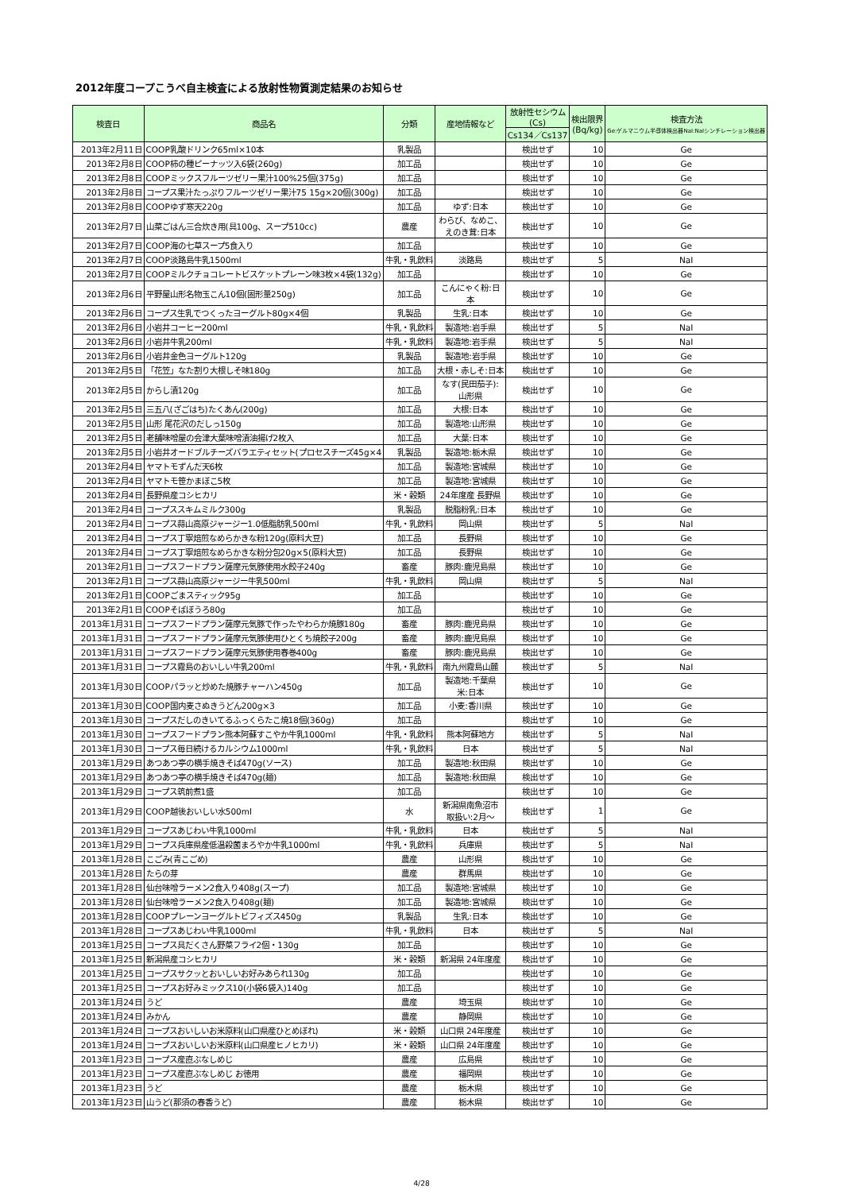2012年度コープこうべ自主検査による放射性物質測定結果のお知らせ
| 検査日 | 商品名 | 分類 | 産地情報など | 放射性セシウム (Cs) | 検出限界 (Bq/kg) | 検査方法 Ge:ゲルマニウム半導体検出器NaI:NaIシンチレーション検出器 |
| --- | --- | --- | --- | --- | --- | --- |
| | | | | Cs134／Cs137 | | |
| 2013年2月11日 | COOP乳酸ドリンク65ml×10本 | 乳製品 | | 検出せず | 10 | Ge |
| 2013年2月8日 | COOP柿の種ピーナッツ入6袋(260g) | 加工品 | | 検出せず | 10 | Ge |
| 2013年2月8日 | COOPミックスフルーツゼリー果汁100%25個(375g) | 加工品 | | 検出せず | 10 | Ge |
| 2013年2月8日 | コープス果汁たっぷりフルーツゼリー果汁75 15g×20個(300g) | 加工品 | | 検出せず | 10 | Ge |
| 2013年2月8日 | COOPゆず寒天220g | 加工品 | ゆず:日本 | 検出せず | 10 | Ge |
| 2013年2月7日 | 山菜ごはん三合炊き用(具100g、スープ510cc) | 農産 | わらび、なめこ、 えのき茸:日本 | 検出せず | 10 | Ge |
| 2013年2月7日 | COOP海の七草スープ5食入り | 加工品 | | 検出せず | 10 | Ge |
| 2013年2月7日 | COOP淡路島牛乳1500ml | 牛乳・乳飲料 | 淡路島 | 検出せず | 5 | NaI |
| 2013年2月7日 | COOPミルクチョコレートビスケットプレーン味3枚×4袋(132g) | 加工品 | | 検出せず | 10 | Ge |
| 2013年2月6日 | 平野屋山形名物玉こん10個(固形量250g) | 加工品 | こんにゃく粉:日 本 | 検出せず | 10 | Ge |
| 2013年2月6日 | コープス生乳でつくったヨーグルト80g×4個 | 乳製品 | 生乳:日本 | 検出せず | 10 | Ge |
| 2013年2月6日 | 小岩井コーヒー200ml | 牛乳・乳飲料 | 製造地:岩手県 | 検出せず | 5 | NaI |
| 2013年2月6日 | 小岩井牛乳200ml | 牛乳・乳飲料 | 製造地:岩手県 | 検出せず | 5 | NaI |
| 2013年2月6日 | 小岩井金色ヨーグルト120g | 乳製品 | 製造地:岩手県 | 検出せず | 10 | Ge |
| 2013年2月5日 | 「花笠」なた割り大根しそ味180g | 加工品 | 大根・赤しそ:日本 | 検出せず | 10 | Ge |
| 2013年2月5日 | からし漬120g | 加工品 | なす(民田茄子): 山形県 | 検出せず | 10 | Ge |
| 2013年2月5日 | 三五八(ざごはち)たくあん(200g) | 加工品 | 大根:日本 | 検出せず | 10 | Ge |
| 2013年2月5日 | 山形 尾花沢のだしっ150g | 加工品 | 製造地:山形県 | 検出せず | 10 | Ge |
| 2013年2月5日 | 老舗味噌屋の会津大葉味噌漬油揚げ2枚入 | 加工品 | 大葉:日本 | 検出せず | 10 | Ge |
| 2013年2月5日 | 小岩井オードブルチーズバラエティセット(プロセスチーズ45g×4 | 乳製品 | 製造地:栃木県 | 検出せず | 10 | Ge |
| 2013年2月4日 | ヤマトモずんだ天6枚 | 加工品 | 製造地:宮城県 | 検出せず | 10 | Ge |
| 2013年2月4日 | ヤマトモ笹かまぼこ5枚 | 加工品 | 製造地:宮城県 | 検出せず | 10 | Ge |
| 2013年2月4日 | 長野県産コシヒカリ | 米・穀類 | 24年度産 長野県 | 検出せず | 10 | Ge |
| 2013年2月4日 | コープススキムミルク300g | 乳製品 | 脱脂粉乳:日本 | 検出せず | 10 | Ge |
| 2013年2月4日 | コープス蒜山高原ジャージー1.0低脂肪乳500ml | 牛乳・乳飲料 | 岡山県 | 検出せず | 5 | NaI |
| 2013年2月4日 | コープス丁寧焙煎なめらかきな粉120g(原料大豆) | 加工品 | 長野県 | 検出せず | 10 | Ge |
| 2013年2月4日 | コープス丁寧焙煎なめらかきな粉分包20g×5(原料大豆) | 加工品 | 長野県 | 検出せず | 10 | Ge |
| 2013年2月1日 | コープスフードプラン薩摩元気豚使用水餃子240g | 畜産 | 豚肉:鹿児島県 | 検出せず | 10 | Ge |
| 2013年2月1日 | コープス蒜山高原ジャージー牛乳500ml | 牛乳・乳飲料 | 岡山県 | 検出せず | 5 | NaI |
| 2013年2月1日 | COOPごまスティック95g | 加工品 | | 検出せず | 10 | Ge |
| 2013年2月1日 | COOPそばぼうろ80g | 加工品 | | 検出せず | 10 | Ge |
| 2013年1月31日 | コープスフードプラン薩摩元気豚で作ったやわらか焼豚180g | 畜産 | 豚肉:鹿児島県 | 検出せず | 10 | Ge |
| 2013年1月31日 | コープスフードプラン薩摩元気豚使用ひとくち焼餃子200g | 畜産 | 豚肉:鹿児島県 | 検出せず | 10 | Ge |
| 2013年1月31日 | コープスフードプラン薩摩元気豚使用春巻400g | 畜産 | 豚肉:鹿児島県 | 検出せず | 10 | Ge |
| 2013年1月31日 | コープス霧島のおいしい牛乳200ml | 牛乳・乳飲料 | 南九州霧島山麓 | 検出せず | 5 | NaI |
| 2013年1月30日 | COOPパラッと炒めた焼豚チャーハン450g | 加工品 | 製造地:千葉県 米:日本 | 検出せず | 10 | Ge |
| 2013年1月30日 | COOP国内麦さぬきうどん200g×3 | 加工品 | 小麦:香川県 | 検出せず | 10 | Ge |
| 2013年1月30日 | コープスだしのきいてるふっくらたこ焼18個(360g) | 加工品 | | 検出せず | 10 | Ge |
| 2013年1月30日 | コープスフードプラン熊本阿蘇すこやか牛乳1000ml | 牛乳・乳飲料 | 熊本阿蘇地方 | 検出せず | 5 | NaI |
| 2013年1月30日 | コープス毎日続けるカルシウム1000ml | 牛乳・乳飲料 | 日本 | 検出せず | 5 | NaI |
| 2013年1月29日 | あつあつ亭の横手焼きそば470g(ソース) | 加工品 | 製造地:秋田県 | 検出せず | 10 | Ge |
| 2013年1月29日 | あつあつ亭の横手焼きそば470g(麺) | 加工品 | 製造地:秋田県 | 検出せず | 10 | Ge |
| 2013年1月29日 | コープス筑前煮1盛 | 加工品 | | 検出せず | 10 | Ge |
| 2013年1月29日 | COOP越後おいしい水500ml | 水 | 新潟県南魚沼市 取扱い:2月～ | 検出せず | 1 | Ge |
| 2013年1月29日 | コープスあじわい牛乳1000ml | 牛乳・乳飲料 | 日本 | 検出せず | 5 | NaI |
| 2013年1月29日 | コープス兵庫県産低温殺菌まろやか牛乳1000ml | 牛乳・乳飲料 | 兵庫県 | 検出せず | 5 | NaI |
| 2013年1月28日 | こごみ(青こごめ) | 農産 | 山形県 | 検出せず | 10 | Ge |
| 2013年1月28日 | たらの芽 | 農産 | 群馬県 | 検出せず | 10 | Ge |
| 2013年1月28日 | 仙台味噌ラーメン2食入り408g(スープ) | 加工品 | 製造地:宮城県 | 検出せず | 10 | Ge |
| 2013年1月28日 | 仙台味噌ラーメン2食入り408g(麺) | 加工品 | 製造地:宮城県 | 検出せず | 10 | Ge |
| 2013年1月28日 | COOPプレーンヨーグルトビフィズス450g | 乳製品 | 生乳:日本 | 検出せず | 10 | Ge |
| 2013年1月28日 | コープスあじわい牛乳1000ml | 牛乳・乳飲料 | 日本 | 検出せず | 5 | NaI |
| 2013年1月25日 | コープス具だくさん野菜フライ2個・130g | 加工品 | | 検出せず | 10 | Ge |
| 2013年1月25日 | 新潟県産コシヒカリ | 米・穀類 | 新潟県 24年度産 | 検出せず | 10 | Ge |
| 2013年1月25日 | コープスサクッとおいしいお好みあられ130g | 加工品 | | 検出せず | 10 | Ge |
| 2013年1月25日 | コープスお好みミックス10(小袋6袋入)140g | 加工品 | | 検出せず | 10 | Ge |
| 2013年1月24日 | うど | 農産 | 埼玉県 | 検出せず | 10 | Ge |
| 2013年1月24日 | みかん | 農産 | 静岡県 | 検出せず | 10 | Ge |
| 2013年1月24日 | コープスおいしいお米原料(山口県産ひとめぼれ) | 米・穀類 | 山口県 24年度産 | 検出せず | 10 | Ge |
| 2013年1月24日 | コープスおいしいお米原料(山口県産ヒノヒカリ) | 米・穀類 | 山口県 24年度産 | 検出せず | 10 | Ge |
| 2013年1月23日 | コープス産直ぶなしめじ | 農産 | 広島県 | 検出せず | 10 | Ge |
| 2013年1月23日 | コープス産直ぶなしめじ お徳用 | 農産 | 福岡県 | 検出せず | 10 | Ge |
| 2013年1月23日 | うど | 農産 | 栃木県 | 検出せず | 10 | Ge |
| 2013年1月23日 | 山うど(那須の春香うど) | 農産 | 栃木県 | 検出せず | 10 | Ge |
4/28